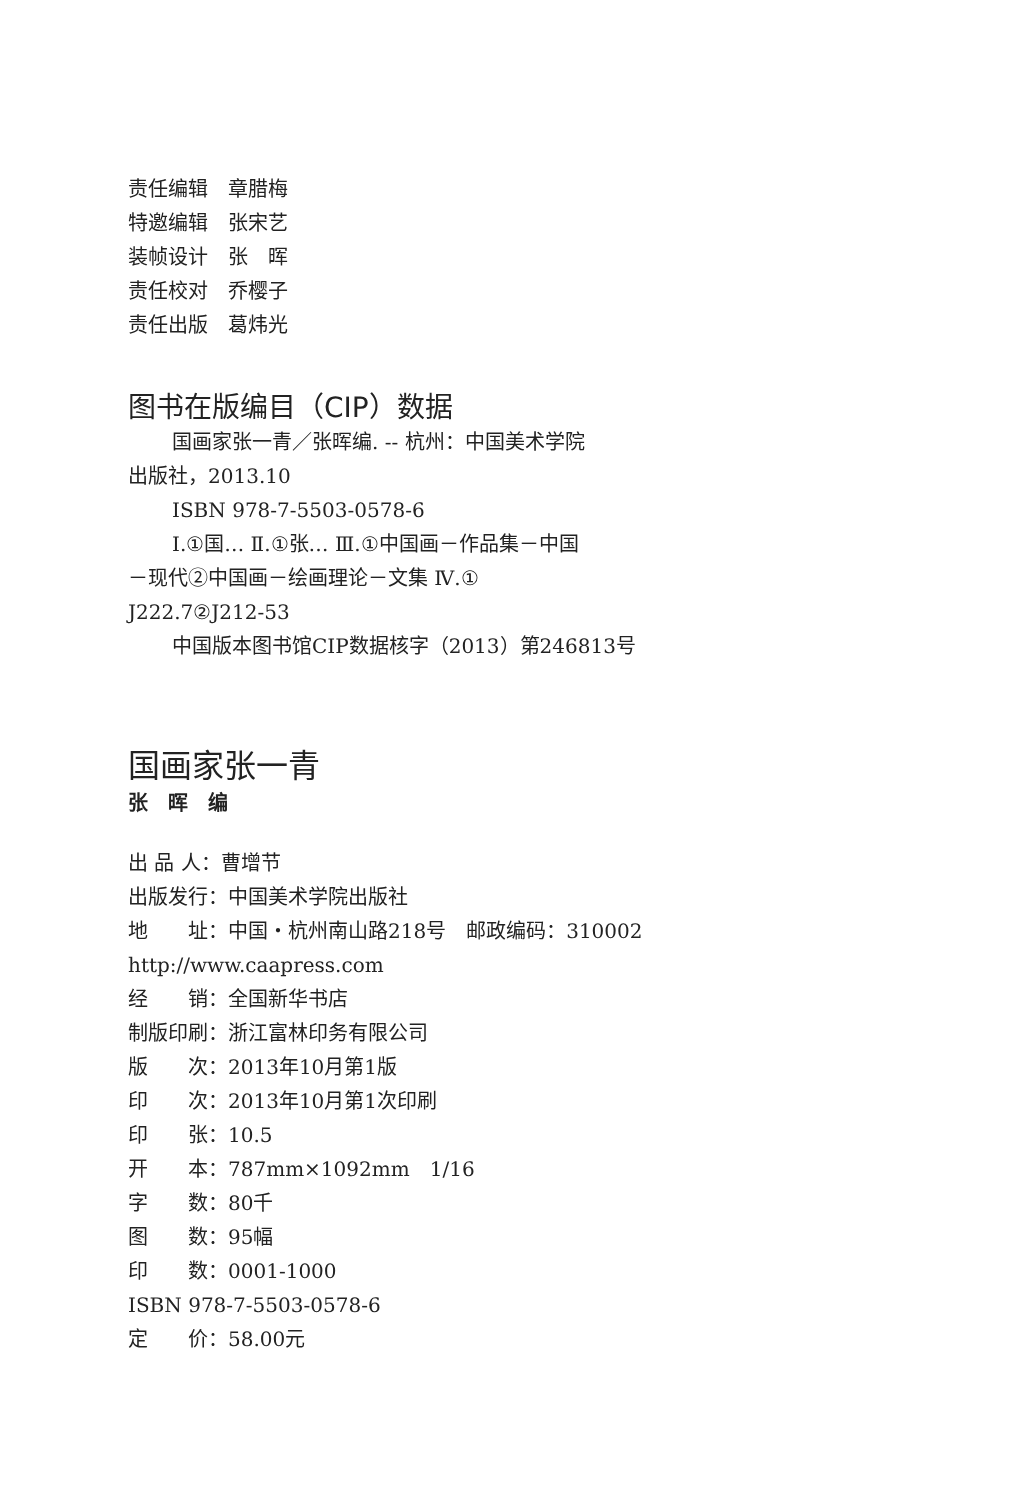责任编辑　章腊梅
特邀编辑　张宋艺
装帧设计　张　晖
责任校对　乔樱子
责任出版　葛炜光
图书在版编目（CIP）数据
国画家张一青／张晖编. -- 杭州：中国美术学院
出版社，2013.10
ISBN 978-7-5503-0578-6
Ⅰ.①国… Ⅱ.①张… Ⅲ.①中国画－作品集－中国
－现代②中国画－绘画理论－文集 Ⅳ.①
J222.7②J212-53
中国版本图书馆CIP数据核字（2013）第246813号
国画家张一青
张　晖　编
出 品 人：曹增节
出版发行：中国美术学院出版社
地　　址：中国・杭州南山路218号　邮政编码：310002
http://www.caapress.com
经　　销：全国新华书店
制版印刷：浙江富林印务有限公司
版　　次：2013年10月第1版
印　　次：2013年10月第1次印刷
印　　张：10.5
开　　本：787mm×1092mm　1/16
字　　数：80千
图　　数：95幅
印　　数：0001-1000
ISBN 978-7-5503-0578-6
定　　价：58.00元